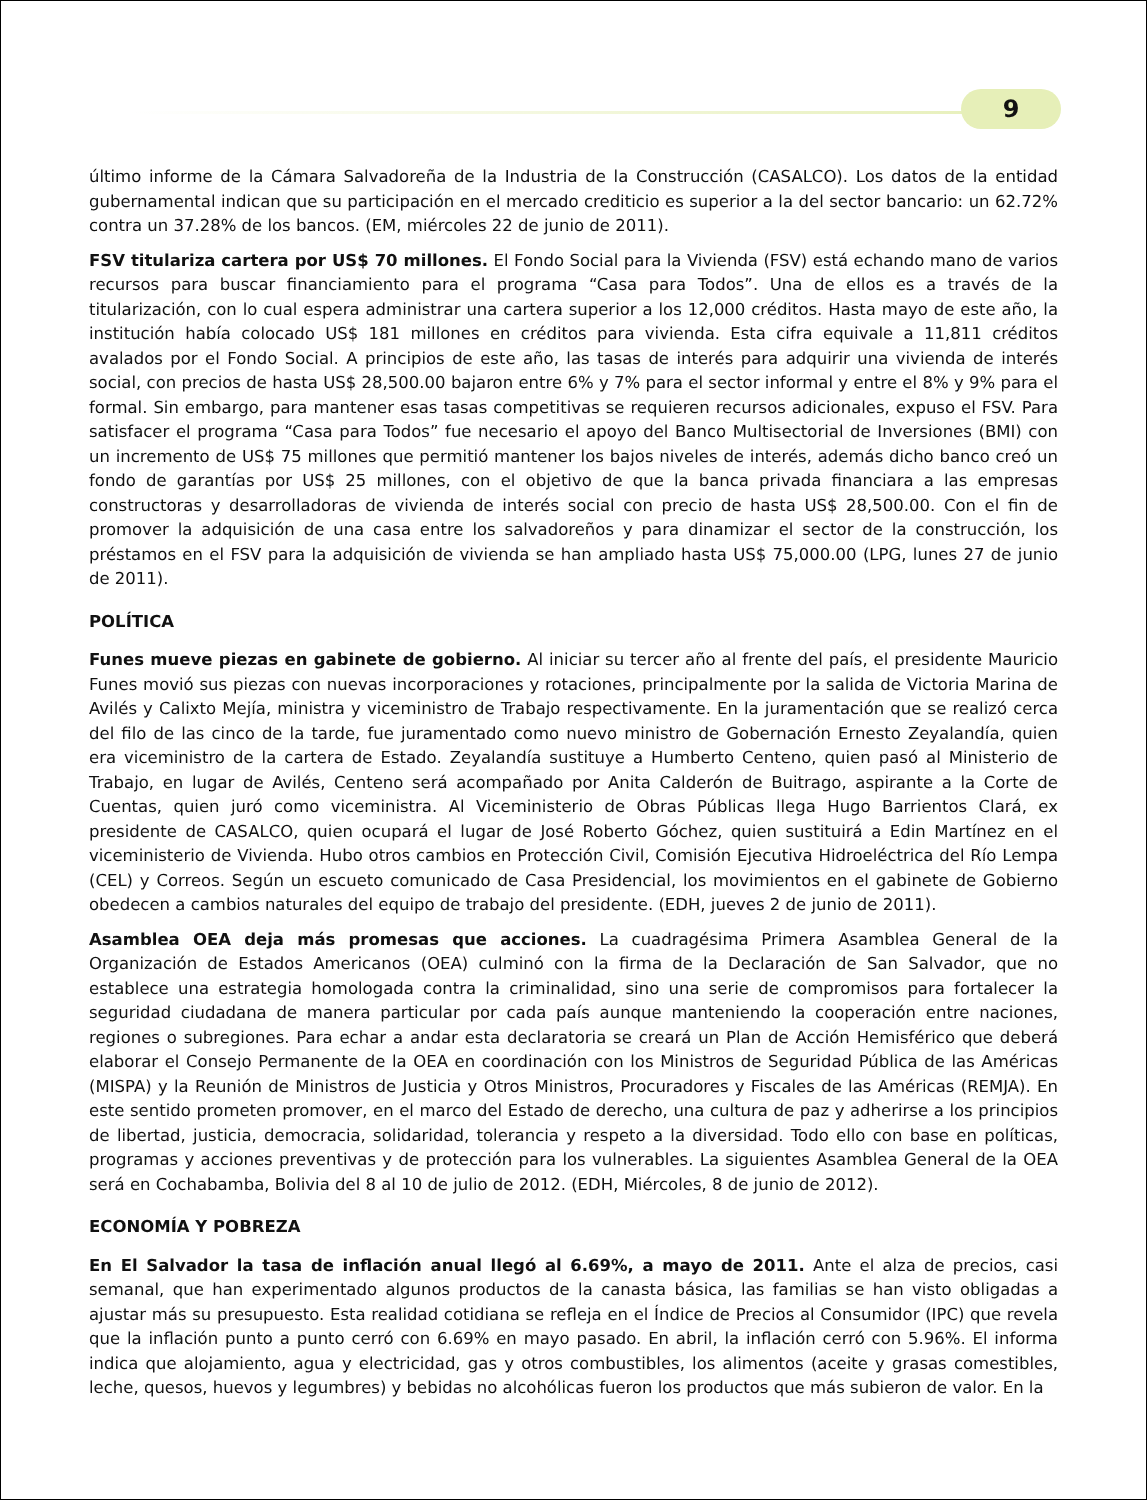9
último informe de la Cámara Salvadoreña de la Industria de la Construcción (CASALCO). Los datos de la entidad gubernamental indican que su participación en el mercado crediticio es superior a la del sector bancario: un 62.72% contra un 37.28% de los bancos. (EM, miércoles 22 de junio de 2011).
FSV titulariza cartera por US$ 70 millones. El Fondo Social para la Vivienda (FSV) está echando mano de varios recursos para buscar financiamiento para el programa “Casa para Todos”. Una de ellos es a través de la titularización, con lo cual espera administrar una cartera superior a los 12,000 créditos. Hasta mayo de este año, la institución había colocado US$ 181 millones en créditos para vivienda. Esta cifra equivale a 11,811 créditos avalados por el Fondo Social. A principios de este año, las tasas de interés para adquirir una vivienda de interés social, con precios de hasta US$ 28,500.00 bajaron entre 6% y 7% para el sector informal y entre el 8% y 9% para el formal. Sin embargo, para mantener esas tasas competitivas se requieren recursos adicionales, expuso el FSV. Para satisfacer el programa “Casa para Todos” fue necesario el apoyo del Banco Multisectorial de Inversiones (BMI) con un incremento de US$ 75 millones que permitió mantener los bajos niveles de interés, además dicho banco creó un fondo de garantías por US$ 25 millones, con el objetivo de que la banca privada financiara a las empresas constructoras y desarrolladoras de vivienda de interés social con precio de hasta US$ 28,500.00. Con el fin de promover la adquisición de una casa entre los salvadoreños y para dinamizar el sector de la construcción, los préstamos en el FSV para la adquisición de vivienda se han ampliado hasta US$ 75,000.00 (LPG, lunes 27 de junio de 2011).
POLÍTICA
Funes mueve piezas en gabinete de gobierno. Al iniciar su tercer año al frente del país, el presidente Mauricio Funes movió sus piezas con nuevas incorporaciones y rotaciones, principalmente por la salida de Victoria Marina de Avilés y Calixto Mejía, ministra y viceministro de Trabajo respectivamente. En la juramentación que se realizó cerca del filo de las cinco de la tarde, fue juramentado como nuevo ministro de Gobernación Ernesto Zeyalandía, quien era viceministro de la cartera de Estado. Zeyalandía sustituye a Humberto Centeno, quien pasó al Ministerio de Trabajo, en lugar de Avilés, Centeno será acompañado por Anita Calderón de Buitrago, aspirante a la Corte de Cuentas, quien juró como viceministra. Al Viceministerio de Obras Públicas llega Hugo Barrientos Clará, ex presidente de CASALCO, quien ocupará el lugar de José Roberto Góchez, quien sustituirá a Edin Martínez en el viceministerio de Vivienda. Hubo otros cambios en Protección Civil, Comisión Ejecutiva Hidroeléctrica del Río Lempa (CEL) y Correos. Según un escueto comunicado de Casa Presidencial, los movimientos en el gabinete de Gobierno obedecen a cambios naturales del equipo de trabajo del presidente. (EDH, jueves 2 de junio de 2011).
Asamblea OEA deja más promesas que acciones. La cuadragésima Primera Asamblea General de la Organización de Estados Americanos (OEA) culminó con la firma de la Declaración de San Salvador, que no establece una estrategia homologada contra la criminalidad, sino una serie de compromisos para fortalecer la seguridad ciudadana de manera particular por cada país aunque manteniendo la cooperación entre naciones, regiones o subregiones. Para echar a andar esta declaratoria se creará un Plan de Acción Hemisférico que deberá elaborar el Consejo Permanente de la OEA en coordinación con los Ministros de Seguridad Pública de las Américas (MISPA) y la Reunión de Ministros de Justicia y Otros Ministros, Procuradores y Fiscales de las Américas (REMJA). En este sentido prometen promover, en el marco del Estado de derecho, una cultura de paz y adherirse a los principios de libertad, justicia, democracia, solidaridad, tolerancia y respeto a la diversidad. Todo ello con base en políticas, programas y acciones preventivas y de protección para los vulnerables. La siguientes Asamblea General de la OEA será en Cochabamba, Bolivia del 8 al 10 de julio de 2012. (EDH, Miércoles, 8 de junio de 2012).
ECONOMÍA Y POBREZA
En El Salvador la tasa de inflación anual llegó al 6.69%, a mayo de 2011. Ante el alza de precios, casi semanal, que han experimentado algunos productos de la canasta básica, las familias se han visto obligadas a ajustar más su presupuesto. Esta realidad cotidiana se refleja en el Índice de Precios al Consumidor (IPC) que revela que la inflación punto a punto cerró con 6.69% en mayo pasado. En abril, la inflación cerró con 5.96%. El informa indica que alojamiento, agua y electricidad, gas y otros combustibles, los alimentos (aceite y grasas comestibles, leche, quesos, huevos y legumbres) y bebidas no alcohólicas fueron los productos que más subieron de valor. En la